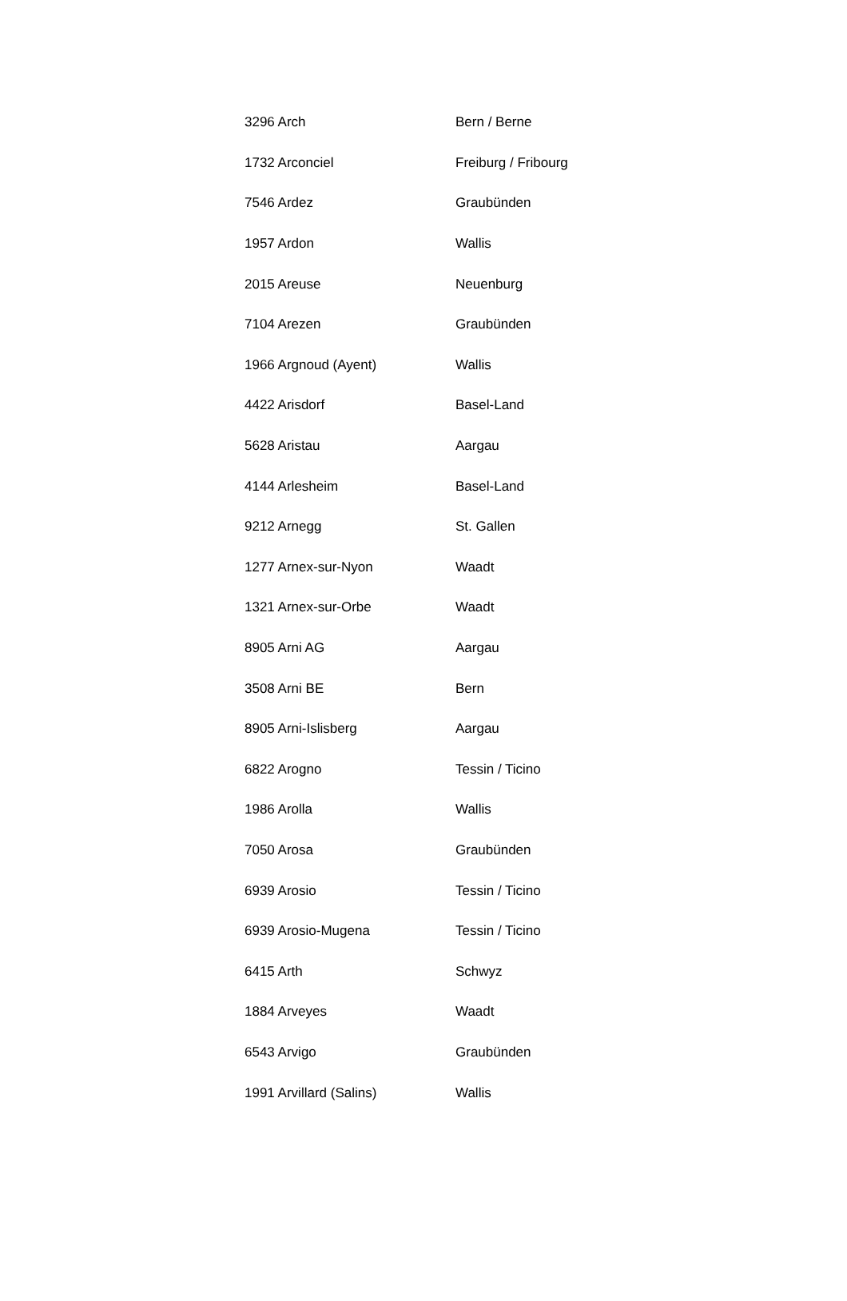| 3296 Arch | Bern / Berne |
| 1732 Arconciel | Freiburg / Fribourg |
| 7546 Ardez | Graubünden |
| 1957 Ardon | Wallis |
| 2015 Areuse | Neuenburg |
| 7104 Arezen | Graubünden |
| 1966 Argnoud (Ayent) | Wallis |
| 4422 Arisdorf | Basel-Land |
| 5628 Aristau | Aargau |
| 4144 Arlesheim | Basel-Land |
| 9212 Arnegg | St. Gallen |
| 1277 Arnex-sur-Nyon | Waadt |
| 1321 Arnex-sur-Orbe | Waadt |
| 8905 Arni AG | Aargau |
| 3508 Arni BE | Bern |
| 8905 Arni-Islisberg | Aargau |
| 6822 Arogno | Tessin / Ticino |
| 1986 Arolla | Wallis |
| 7050 Arosa | Graubünden |
| 6939 Arosio | Tessin / Ticino |
| 6939 Arosio-Mugena | Tessin / Ticino |
| 6415 Arth | Schwyz |
| 1884 Arveyes | Waadt |
| 6543 Arvigo | Graubünden |
| 1991 Arvillard (Salins) | Wallis |